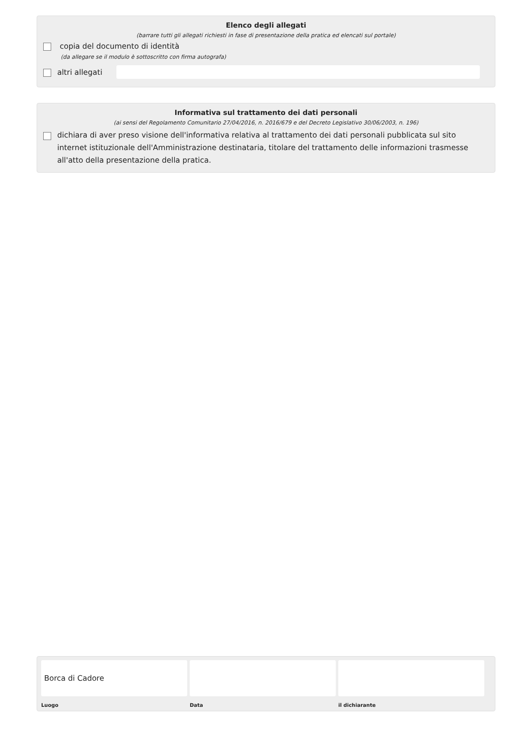Elenco degli allegati
(barrare tutti gli allegati richiesti in fase di presentazione della pratica ed elencati sul portale)
copia del documento di identità
(da allegare se il modulo è sottoscritto con firma autografa)
altri allegati
Informativa sul trattamento dei dati personali
(ai sensi del Regolamento Comunitario 27/04/2016, n. 2016/679 e del Decreto Legislativo 30/06/2003, n. 196)
dichiara di aver preso visione dell'informativa relativa al trattamento dei dati personali pubblicata sul sito internet istituzionale dell'Amministrazione destinataria, titolare del trattamento delle informazioni trasmesse all'atto della presentazione della pratica.
Borca di Cadore
Luogo Data il dichiarante